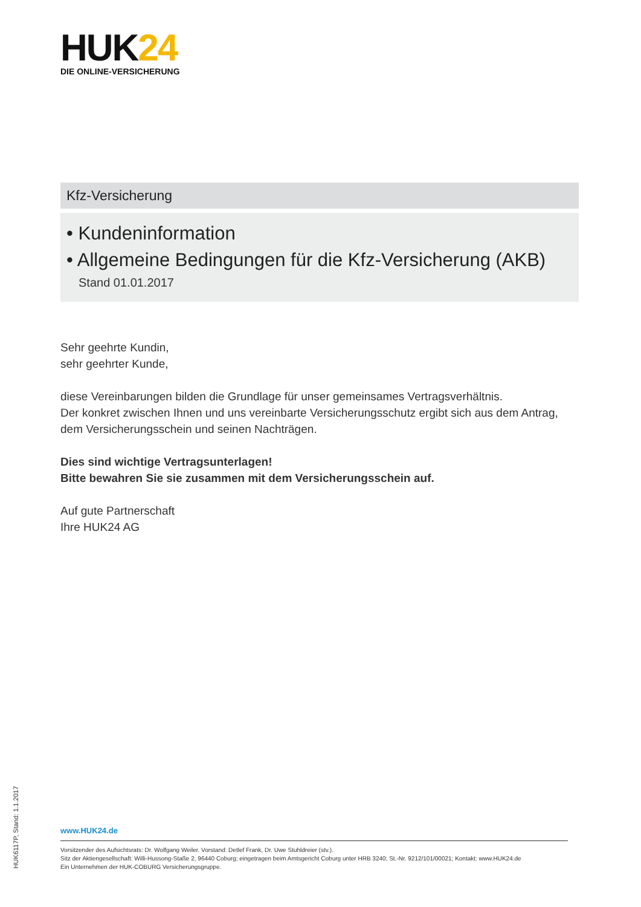HUK24
DIE ONLINE-VERSICHERUNG
Kfz-Versicherung
• Kundeninformation
• Allgemeine Bedingungen für die Kfz-Versicherung (AKB)
Stand 01.01.2017
Sehr geehrte Kundin,
sehr geehrter Kunde,
diese Vereinbarungen bilden die Grundlage für unser gemeinsames Vertragsverhältnis.
Der konkret zwischen Ihnen und uns vereinbarte Versicherungsschutz ergibt sich aus dem Antrag,
dem Versicherungsschein und seinen Nachträgen.
Dies sind wichtige Vertragsunterlagen!
Bitte bewahren Sie sie zusammen mit dem Versicherungsschein auf.
Auf gute Partnerschaft
Ihre HUK24 AG
HUK6117P, Stand: 1.1.2017
www.HUK24.de
Vorsitzender des Aufsichtsrats: Dr. Wolfgang Weiler. Vorstand: Detlef Frank, Dr. Uwe Stuhldreier (stv.).
Sitz der Aktiengesellschaft: Willi-Hussong-Staße 2, 96440 Coburg; eingetragen beim Amtsgericht Coburg unter HRB 3240; St.-Nr. 9212/101/00021; Kontakt: www.HUK24.de
Ein Unternehmen der HUK-COBURG Versicherungsgruppe.